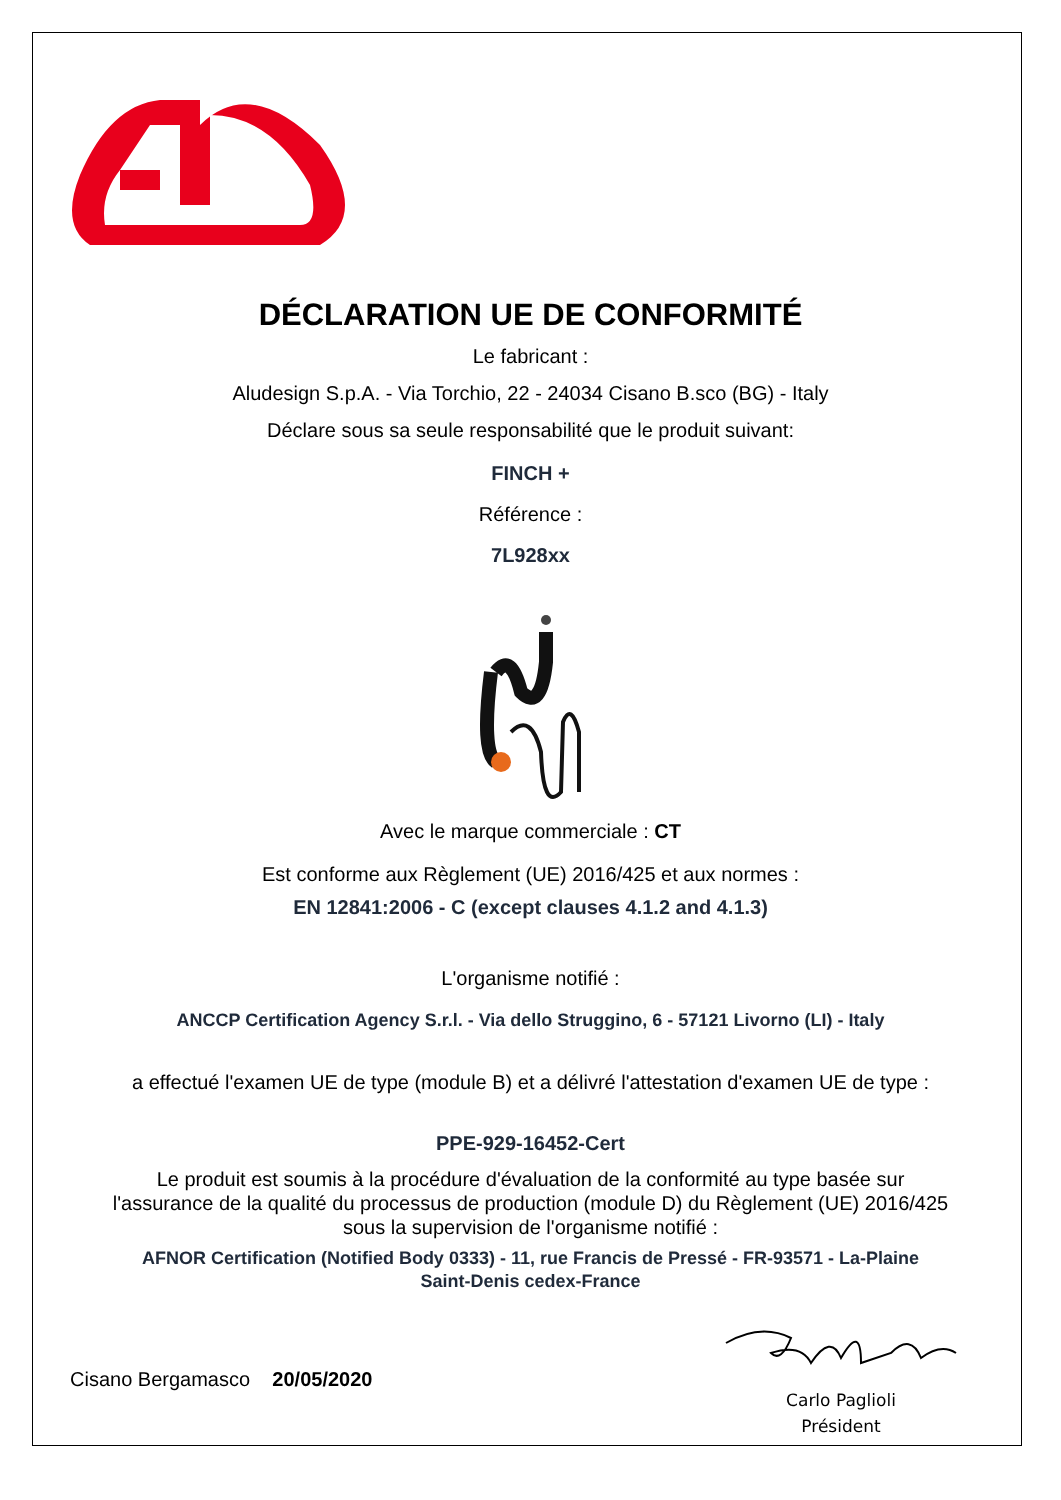DÉCLARATION UE DE CONFORMITÉ
Le fabricant :
Aludesign S.p.A. - Via Torchio, 22 - 24034 Cisano B.sco (BG) - Italy
Déclare sous sa seule responsabilité que le produit suivant:
FINCH +
Référence :
7L928xx
Avec le marque commerciale : CT
Est conforme aux Règlement (UE) 2016/425 et aux normes :
EN 12841:2006 - C (except clauses 4.1.2 and 4.1.3)
L'organisme notifié :
ANCCP Certification Agency S.r.l. - Via dello Struggino, 6 - 57121 Livorno (LI) - Italy
a effectué l'examen UE de type (module B) et a délivré l'attestation d'examen UE de type :
PPE-929-16452-Cert
Le produit est soumis à la procédure d'évaluation de la conformité au type basée sur
l'assurance de la qualité du processus de production (module D) du Règlement (UE) 2016/425
sous la supervision de l'organisme notifié :
AFNOR Certification (Notified Body 0333) - 11, rue Francis de Pressé - FR-93571 - La-Plaine
Saint-Denis cedex-France
Cisano Bergamasco 20/05/2020
Carlo Paglioli
Président